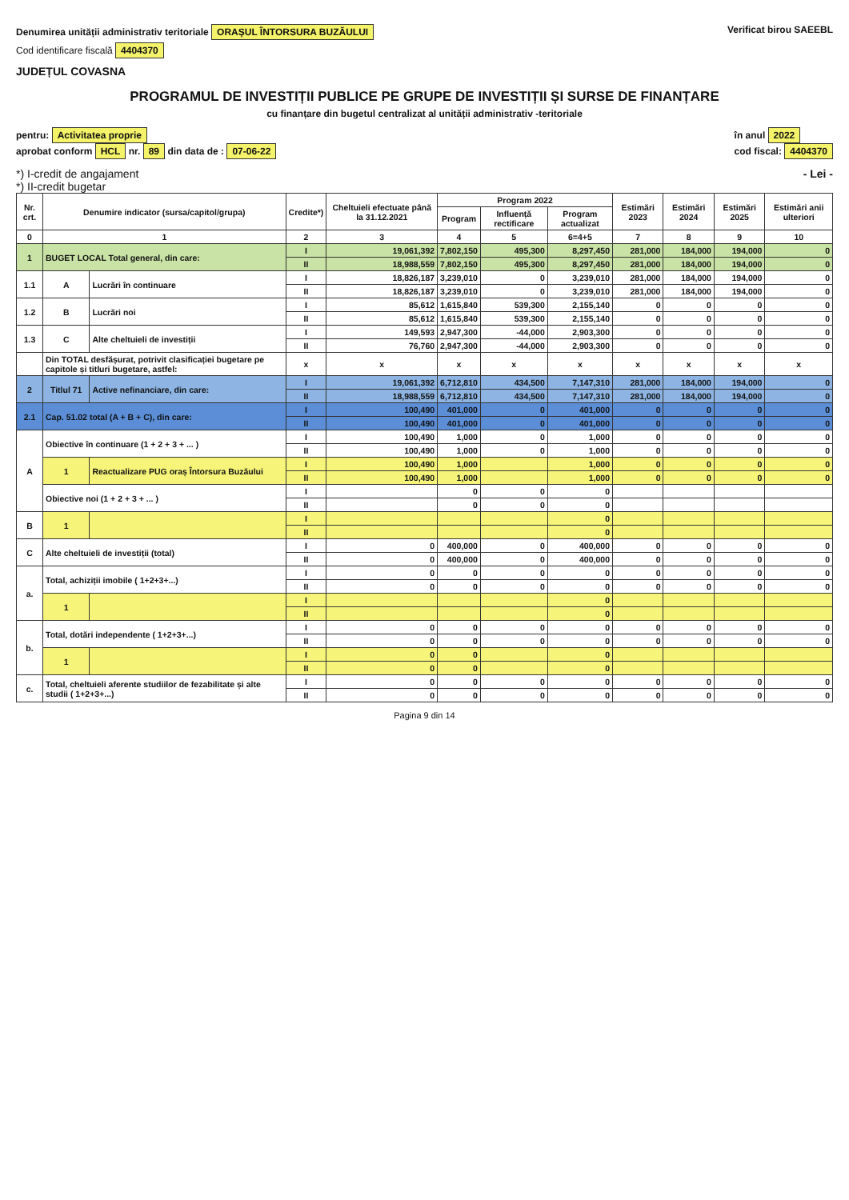Denumirea unității administrativ teritoriale ORAȘUL ÎNTORSURA BUZĂULUI
Cod identificare fiscală 4404370
JUDEȚUL COVASNA
Verificat birou SAEEBL
PROGRAMUL DE INVESTIȚII PUBLICE PE GRUPE DE INVESTIȚII ȘI SURSE DE FINANȚARE
cu finanțare din bugetul centralizat al unității administrativ -teritoriale
pentru: Activitatea proprie
aprobat conform HCL nr. 89 din data de : 07-06-22
în anul 2022
cod fiscal: 4404370
*) I-credit de angajament
*) II-credit bugetar
- Lei -
| Nr. crt. | Denumire indicator (sursa/capitol/grupa) | | Credite*) | Cheltuieli efectuate până la 31.12.2021 | Program 2022 | | | Estimări 2023 | Estimări 2024 | Estimări 2025 | Estimări anii ulteriori |
| --- | --- | --- | --- | --- | --- | --- | --- | --- | --- | --- | --- |
| | | | | | Program | Influență rectificare | Program actualizat | | | | |
| 0 | 1 | | 2 | 3 | 4 | 5 | 6=4+5 | 7 | 8 | 9 | 10 |
| 1 | BUGET LOCAL Total general, din care: | | I | 19,061,392 | 7,802,150 | 495,300 | 8,297,450 | 281,000 | 184,000 | 194,000 | 0 |
| | | | II | 18,988,559 | 7,802,150 | 495,300 | 8,297,450 | 281,000 | 184,000 | 194,000 | 0 |
| 1.1 | A | Lucrări în continuare | I | 18,826,187 | 3,239,010 | 0 | 3,239,010 | 281,000 | 184,000 | 194,000 | 0 |
| | | | II | 18,826,187 | 3,239,010 | 0 | 3,239,010 | 281,000 | 184,000 | 194,000 | 0 |
| 1.2 | B | Lucrări noi | I | 85,612 | 1,615,840 | 539,300 | 2,155,140 | 0 | 0 | 0 | 0 |
| | | | II | 85,612 | 1,615,840 | 539,300 | 2,155,140 | 0 | 0 | 0 | 0 |
| 1.3 | C | Alte cheltuieli de investiții | I | 149,593 | 2,947,300 | -44,000 | 2,903,300 | 0 | 0 | 0 | 0 |
| | | | II | 76,760 | 2,947,300 | -44,000 | 2,903,300 | 0 | 0 | 0 | 0 |
| | Din TOTAL desfășurat, potrivit clasificației bugetare pe capitole și titluri bugetare, astfel: | | x | x | x | x | x | x | x | x | x |
| 2 | Titlul 71 | Active nefinanciare, din care: | I | 19,061,392 | 6,712,810 | 434,500 | 7,147,310 | 281,000 | 184,000 | 194,000 | 0 |
| | | | II | 18,988,559 | 6,712,810 | 434,500 | 7,147,310 | 281,000 | 184,000 | 194,000 | 0 |
| 2.1 | Cap. 51.02 total (A + B + C), din care: | | I | 100,490 | 401,000 | 0 | 401,000 | 0 | 0 | 0 | 0 |
| | | | II | 100,490 | 401,000 | 0 | 401,000 | 0 | 0 | 0 | 0 |
| A | Obiective în continuare (1 + 2 + 3 + ... ) | | I | 100,490 | 1,000 | 0 | 1,000 | 0 | 0 | 0 | 0 |
| | | | II | 100,490 | 1,000 | 0 | 1,000 | 0 | 0 | 0 | 0 |
| | 1 | Reactualizare PUG oraș Întorsura Buzăului | I | 100,490 | 1,000 | | 1,000 | 0 | 0 | 0 | 0 |
| | | | II | 100,490 | 1,000 | | 1,000 | 0 | 0 | 0 | 0 |
| | Obiective noi (1 + 2 + 3 + ... ) | | I | | 0 | 0 | 0 | | | | |
| | | | II | | 0 | 0 | 0 | | | | |
| B | 1 | | I | | | | 0 | | | | |
| | | | II | | | | 0 | | | | |
| C | Alte cheltuieli de investiții (total) | | I | 0 | 400,000 | 0 | 400,000 | 0 | 0 | 0 | 0 |
| | | | II | 0 | 400,000 | 0 | 400,000 | 0 | 0 | 0 | 0 |
| a. | Total, achiziții imobile ( 1+2+3+...) | | I | 0 | 0 | 0 | 0 | 0 | 0 | 0 | 0 |
| | | | II | 0 | 0 | 0 | 0 | 0 | 0 | 0 | 0 |
| | 1 | | I | | | | 0 | | | | |
| | | | II | | | | 0 | | | | |
| b. | Total, dotări independente ( 1+2+3+...) | | I | 0 | 0 | 0 | 0 | 0 | 0 | 0 | 0 |
| | | | II | 0 | 0 | 0 | 0 | 0 | 0 | 0 | 0 |
| | 1 | | I | 0 | 0 | | 0 | | | | |
| | | | II | 0 | 0 | | 0 | | | | |
| c. | Total, cheltuieli aferente studiilor de fezabilitate și alte studii ( 1+2+3+...) | | I | 0 | 0 | 0 | 0 | 0 | 0 | 0 | 0 |
| | | | II | 0 | 0 | 0 | 0 | 0 | 0 | 0 | 0 |
Pagina 9 din 14